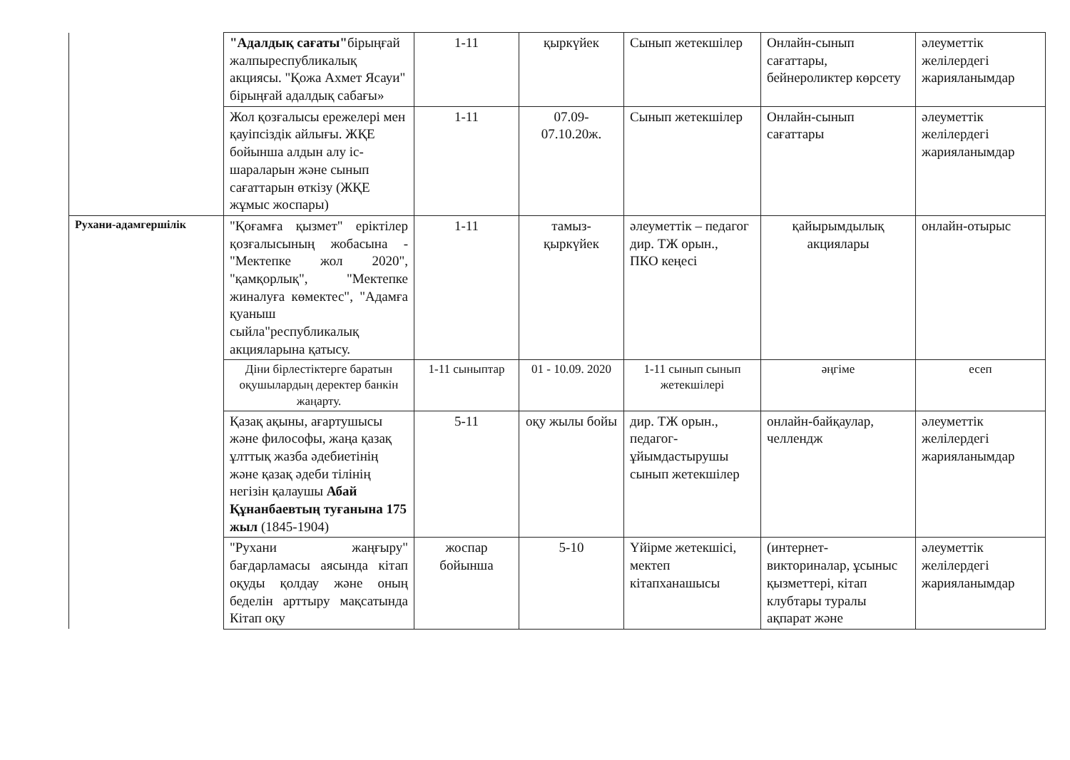| | "Адалдық сағаты" бірыңғай жалпыреспубликалық акциясы. "Қожа Ахмет Ясауи" бірыңғай адалдық сабағы» | 1-11 | қыркүйек | Сынып жетекшілер | Онлайн-сынып сағаттары, бейнероликтер көрсету | әлеуметтік желілердегі жарияланымдар |
| | Жол қозғалысы ережелері мен қауіпсіздік айлығы. ЖҚЕ бойынша алдын алу іс-шараларын және сынып сағаттарын өткізу (ЖҚЕ жұмыс жоспары) | 1-11 | 07.09-07.10.20ж. | Сынып жетекшілер | Онлайн-сынып сағаттары | әлеуметтік желілердегі жарияланымдар |
| Рухани-адамгершілік | "Қоғамға қызмет" еріктілер қозғалысының жобасына - "Мектепке жол 2020", "қамқорлық", "Мектепке жиналуға көмектес", "Адамға қуаныш сыйла"республикалық акцияларына қатысу. | 1-11 | тамыз-қыркүйек | әлеуметтік – педагог дир. ТЖ орын., ПКО кеңесі | қайырымдылық акциялары | онлайн-отырыс |
| | Діни бірлестіктерге баратын оқушылардың деректер банкін жаңарту. | 1-11 сыныптар | 01 - 10.09. 2020 | 1-11 сынып сынып жетекшілері | әңгіме | есеп |
| | Қазақ ақыны, ағартушысы және философы, жаңа қазақ ұлттық жазба әдебиетінің және қазақ әдеби тілінің негізін қалаушы Абай Құнанбаевтың туғанына 175 жыл (1845-1904) | 5-11 | оқу жылы бойы | дир. ТЖ орын., педагог-ұйымдастырушы сынып жетекшілер | онлайн-байқаулар, челлендж | әлеуметтік желілердегі жарияланымдар |
| | "Рухани жаңғыру" бағдарламасы аясында кітап оқуды қолдау және оның беделін арттыру мақсатында Кітап оқу | жоспар бойынша | 5-10 | Үйірме жетекшісі, мектеп кітапханашысы | (интернет-викториналар, ұсыныс қызметтері, кітап клубтары туралы ақпарат және | әлеуметтік желілердегі жарияланымдар |